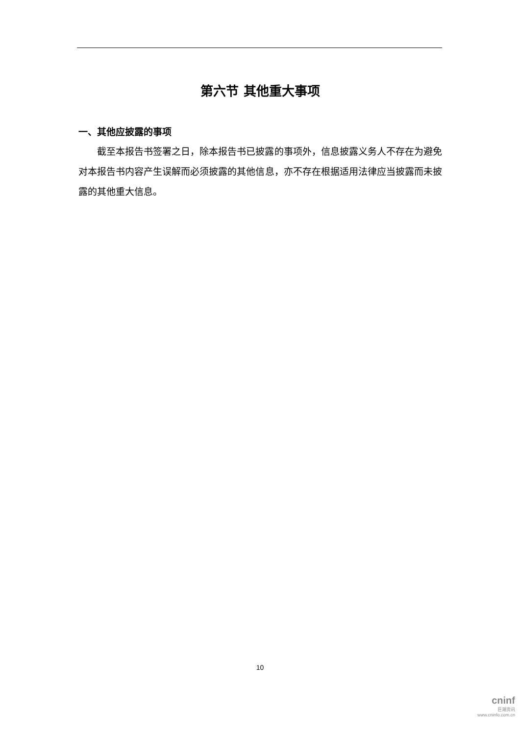第六节 其他重大事项
一、其他应披露的事项
截至本报告书签署之日，除本报告书已披露的事项外，信息披露义务人不存在为避免对本报告书内容产生误解而必须披露的其他信息，亦不存在根据适用法律应当披露而未披露的其他重大信息。
10
cninf
巨潮资讯
www.cninfo.com.cn